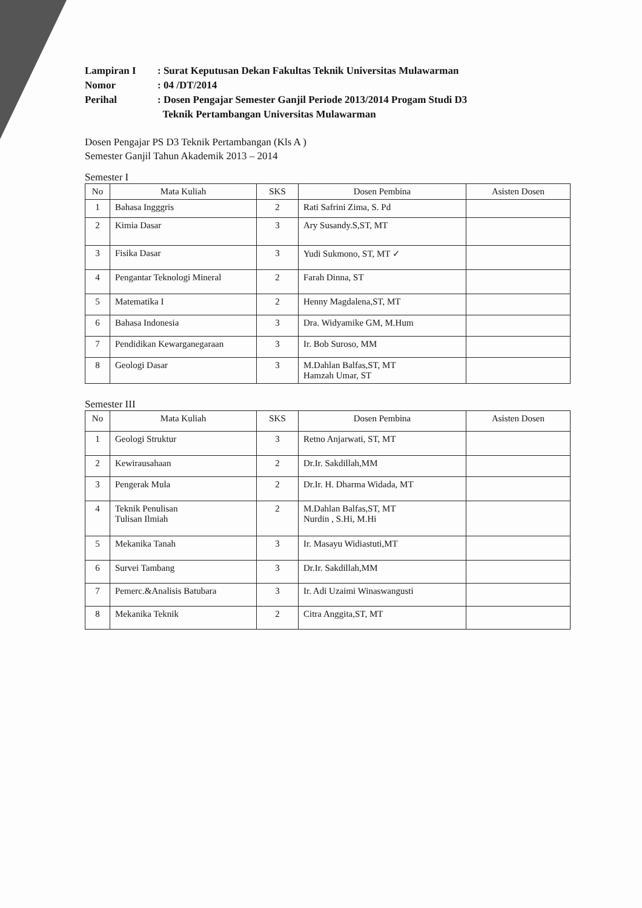Lampiran I
: Surat Keputusan Dekan Fakultas Teknik Universitas Mulawarman
Nomor
: 04 /DT/2014
Perihal
: Dosen Pengajar Semester Ganjil Periode 2013/2014 Progam Studi D3
Teknik Pertambangan Universitas Mulawarman
Dosen Pengajar PS D3 Teknik Pertambangan (Kls A )
Semester Ganjil Tahun Akademik 2013 – 2014
Semester I
| No | Mata Kuliah | SKS | Dosen Pembina | Asisten Dosen |
| --- | --- | --- | --- | --- |
| 1 | Bahasa Ingggris | 2 | Rati Safrini Zima, S. Pd | |
| 2 | Kimia Dasar | 3 | Ary Susandy.S,ST, MT | |
| 3 | Fisika Dasar | 3 | Yudi Sukmono, ST, MT ✓ | |
| 4 | Pengantar Teknologi Mineral | 2 | Farah Dinna, ST | |
| 5 | Matematika I | 2 | Henny Magdalena,ST, MT | |
| 6 | Bahasa Indonesia | 3 | Dra. Widyamike GM, M.Hum | |
| 7 | Pendidikan Kewarganegaraan | 3 | Ir. Bob Suroso, MM | |
| 8 | Geologi Dasar | 3 | M.Dahlan Balfas,ST, MT Hamzah Umar, ST | |
Semester III
| No | Mata Kuliah | SKS | Dosen Pembina | Asisten Dosen |
| --- | --- | --- | --- | --- |
| 1 | Geologi Struktur | 3 | Retno Anjarwati, ST, MT | |
| 2 | Kewirausahaan | 2 | Dr.Ir. Sakdillah,MM | |
| 3 | Pengerak Mula | 2 | Dr.Ir. H. Dharma Widada, MT | |
| 4 | Teknik Penulisan Tulisan Ilmiah | 2 | M.Dahlan Balfas,ST, MT Nurdin , S.Hi, M.Hi | |
| 5 | Mekanika Tanah | 3 | Ir. Masayu Widiastuti,MT | |
| 6 | Survei Tambang | 3 | Dr.Ir. Sakdillah,MM | |
| 7 | Pemerc.&Analisis Batubara | 3 | Ir. Adi Uzaimi Winaswangusti | |
| 8 | Mekanika Teknik | 2 | Citra Anggita,ST, MT | |